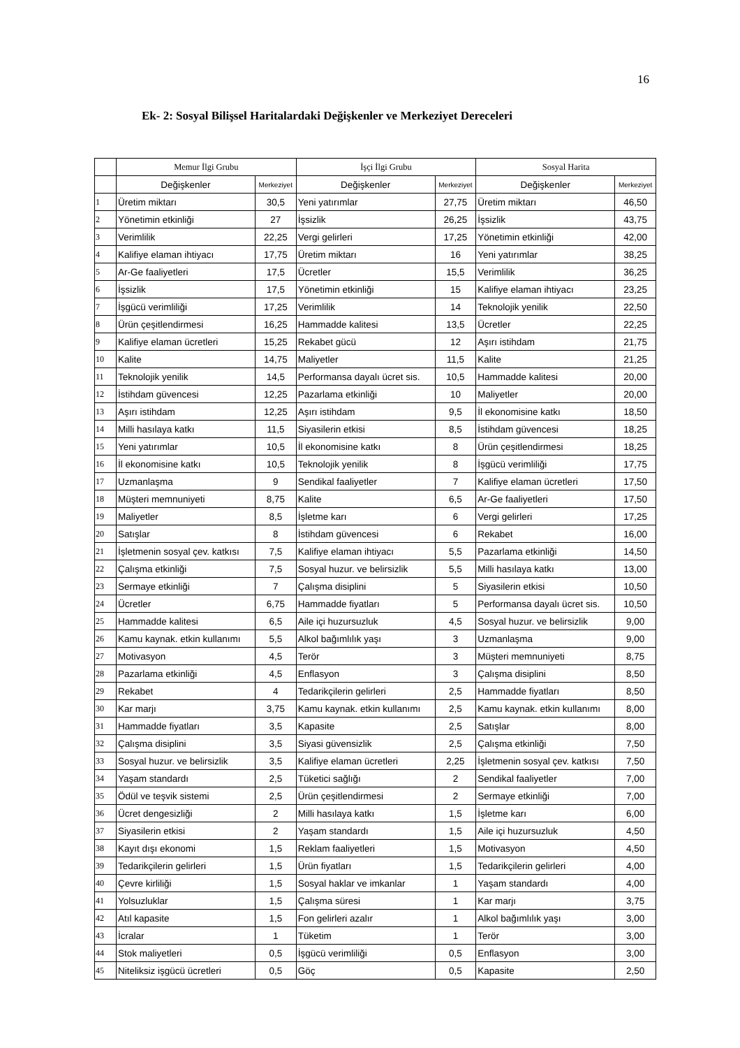16
Ek- 2: Sosyal Bilişsel Haritalardaki Değişkenler ve Merkeziyet Dereceleri
| | Memur İlgi Grubu | | İşçi İlgi Grubu | | Sosyal Harita | |
| --- | --- | --- | --- | --- | --- | --- |
| | Değişkenler | Merkeziyet | Değişkenler | Merkeziyet | Değişkenler | Merkeziyet |
| 1 | Üretim miktarı | 30,5 | Yeni yatırımlar | 27,75 | Üretim miktarı | 46,50 |
| 2 | Yönetimin etkinliği | 27 | İşsizlik | 26,25 | İşsizlik | 43,75 |
| 3 | Verimlilik | 22,25 | Vergi gelirleri | 17,25 | Yönetimin etkinliği | 42,00 |
| 4 | Kalifiye elaman ihtiyacı | 17,75 | Üretim miktarı | 16 | Yeni yatırımlar | 38,25 |
| 5 | Ar-Ge faaliyetleri | 17,5 | Ücretler | 15,5 | Verimlilik | 36,25 |
| 6 | İşsizlik | 17,5 | Yönetimin etkinliği | 15 | Kalifiye elaman ihtiyacı | 23,25 |
| 7 | İşgücü verimliliği | 17,25 | Verimlilik | 14 | Teknolojik yenilik | 22,50 |
| 8 | Ürün çeşitlendirmesi | 16,25 | Hammadde kalitesi | 13,5 | Ücretler | 22,25 |
| 9 | Kalifiye elaman ücretleri | 15,25 | Rekabet gücü | 12 | Aşırı istihdam | 21,75 |
| 10 | Kalite | 14,75 | Maliyetler | 11,5 | Kalite | 21,25 |
| 11 | Teknolojik yenilik | 14,5 | Performansa dayalı ücret sis. | 10,5 | Hammadde kalitesi | 20,00 |
| 12 | İstihdam güvencesi | 12,25 | Pazarlama etkinliği | 10 | Maliyetler | 20,00 |
| 13 | Aşırı istihdam | 12,25 | Aşırı istihdam | 9,5 | İl ekonomisine katkı | 18,50 |
| 14 | Milli hasılaya katkı | 11,5 | Siyasilerin etkisi | 8,5 | İstihdam güvencesi | 18,25 |
| 15 | Yeni yatırımlar | 10,5 | İl ekonomisine katkı | 8 | Ürün çeşitlendirmesi | 18,25 |
| 16 | İl ekonomisine katkı | 10,5 | Teknolojik yenilik | 8 | İşgücü verimliliği | 17,75 |
| 17 | Uzmanlaşma | 9 | Sendikal faaliyetler | 7 | Kalifiye elaman ücretleri | 17,50 |
| 18 | Müşteri memnuniyeti | 8,75 | Kalite | 6,5 | Ar-Ge faaliyetleri | 17,50 |
| 19 | Maliyetler | 8,5 | İşletme karı | 6 | Vergi gelirleri | 17,25 |
| 20 | Satışlar | 8 | İstihdam güvencesi | 6 | Rekabet | 16,00 |
| 21 | İşletmenin sosyal çev. katkısı | 7,5 | Kalifiye elaman ihtiyacı | 5,5 | Pazarlama etkinliği | 14,50 |
| 22 | Çalışma etkinliği | 7,5 | Sosyal huzur. ve belirsizlik | 5,5 | Milli hasılaya katkı | 13,00 |
| 23 | Sermaye etkinliği | 7 | Çalışma disiplini | 5 | Siyasilerin etkisi | 10,50 |
| 24 | Ücretler | 6,75 | Hammadde fiyatları | 5 | Performansa dayalı ücret sis. | 10,50 |
| 25 | Hammadde kalitesi | 6,5 | Aile içi huzursuzluk | 4,5 | Sosyal huzur. ve belirsizlik | 9,00 |
| 26 | Kamu kaynak. etkin kullanımı | 5,5 | Alkol bağımlılık yaşı | 3 | Uzmanlaşma | 9,00 |
| 27 | Motivasyon | 4,5 | Terör | 3 | Müşteri memnuniyeti | 8,75 |
| 28 | Pazarlama etkinliği | 4,5 | Enflasyon | 3 | Çalışma disiplini | 8,50 |
| 29 | Rekabet | 4 | Tedarikçilerin gelirleri | 2,5 | Hammadde fiyatları | 8,50 |
| 30 | Kar marjı | 3,75 | Kamu kaynak. etkin kullanımı | 2,5 | Kamu kaynak. etkin kullanımı | 8,00 |
| 31 | Hammadde fiyatları | 3,5 | Kapasite | 2,5 | Satışlar | 8,00 |
| 32 | Çalışma disiplini | 3,5 | Siyasi güvensizlik | 2,5 | Çalışma etkinliği | 7,50 |
| 33 | Sosyal huzur. ve belirsizlik | 3,5 | Kalifiye elaman ücretleri | 2,25 | İşletmenin sosyal çev. katkısı | 7,50 |
| 34 | Yaşam standardı | 2,5 | Tüketici sağlığı | 2 | Sendikal faaliyetler | 7,00 |
| 35 | Ödül ve teşvik sistemi | 2,5 | Ürün çeşitlendirmesi | 2 | Sermaye etkinliği | 7,00 |
| 36 | Ücret dengesizliği | 2 | Milli hasılaya katkı | 1,5 | İşletme karı | 6,00 |
| 37 | Siyasilerin etkisi | 2 | Yaşam standardı | 1,5 | Aile içi huzursuzluk | 4,50 |
| 38 | Kayıt dışı ekonomi | 1,5 | Reklam faaliyetleri | 1,5 | Motivasyon | 4,50 |
| 39 | Tedarikçilerin gelirleri | 1,5 | Ürün fiyatları | 1,5 | Tedarikçilerin gelirleri | 4,00 |
| 40 | Çevre kirliliği | 1,5 | Sosyal haklar ve imkanlar | 1 | Yaşam standardı | 4,00 |
| 41 | Yolsuzluklar | 1,5 | Çalışma süresi | 1 | Kar marjı | 3,75 |
| 42 | Atıl kapasite | 1,5 | Fon gelirleri azalır | 1 | Alkol bağımlılık yaşı | 3,00 |
| 43 | İcralar | 1 | Tüketim | 1 | Terör | 3,00 |
| 44 | Stok maliyetleri | 0,5 | İşgücü verimliliği | 0,5 | Enflasyon | 3,00 |
| 45 | Niteliksiz işgücü ücretleri | 0,5 | Göç | 0,5 | Kapasite | 2,50 |